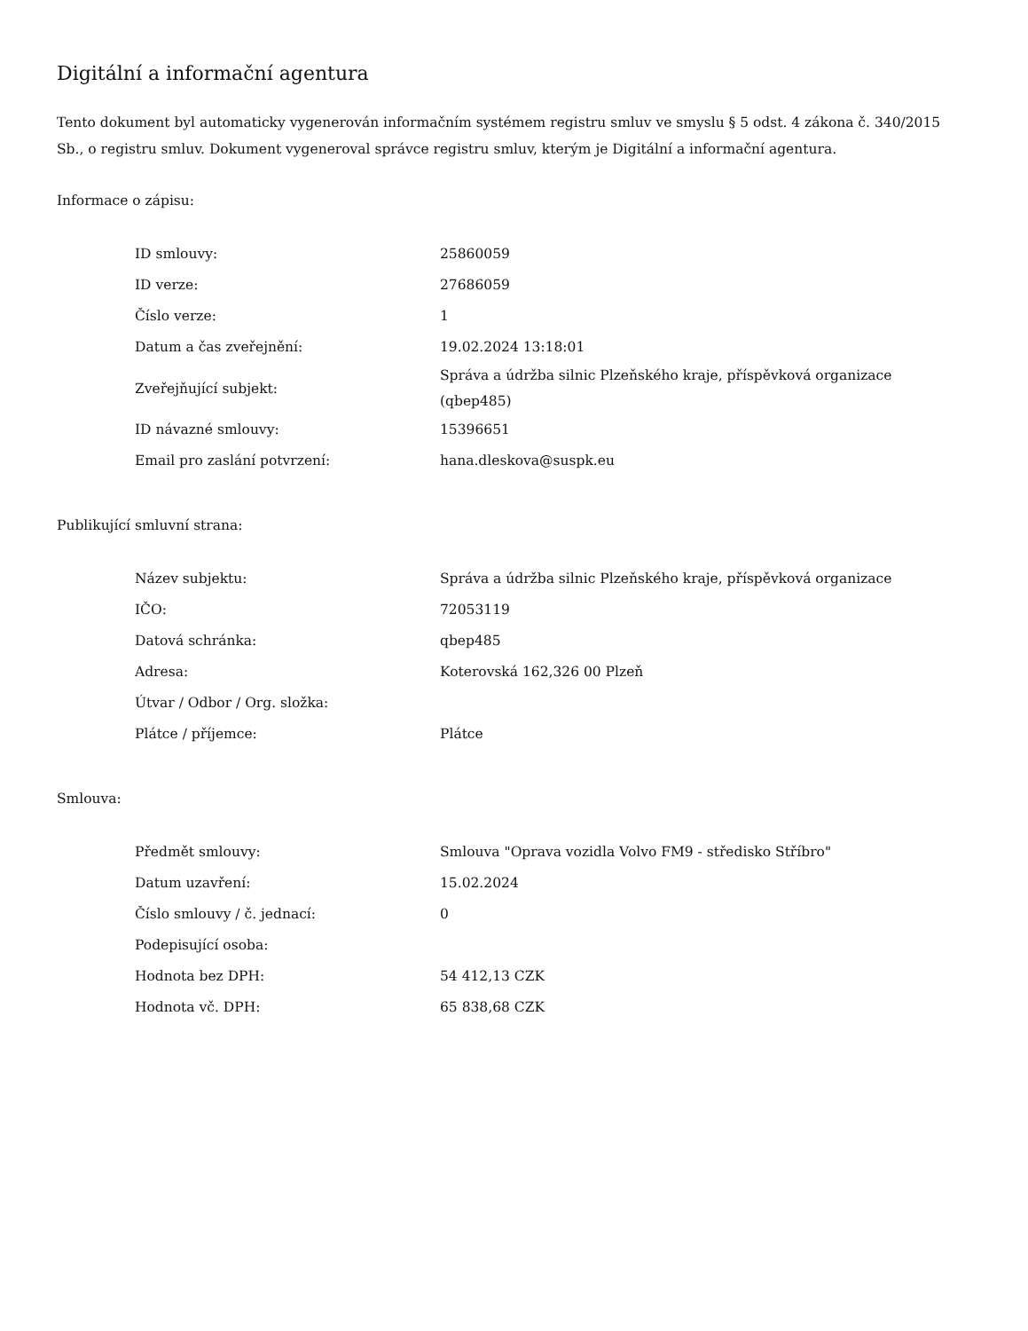Digitální a informační agentura
Tento dokument byl automaticky vygenerován informačním systémem registru smluv ve smyslu § 5 odst. 4 zákona č. 340/2015 Sb., o registru smluv. Dokument vygeneroval správce registru smluv, kterým je Digitální a informační agentura.
Informace o zápisu:
| ID smlouvy: | 25860059 |
| ID verze: | 27686059 |
| Číslo verze: | 1 |
| Datum a čas zveřejnění: | 19.02.2024 13:18:01 |
| Zveřejňující subjekt: | Správa a údržba silnic Plzeňského kraje, příspěvková organizace (qbep485) |
| ID návazné smlouvy: | 15396651 |
| Email pro zaslání potvrzení: | hana.dleskova@suspk.eu |
Publikující smluvní strana:
| Název subjektu: | Správa a údržba silnic Plzeňského kraje, příspěvková organizace |
| IČO: | 72053119 |
| Datová schránka: | qbep485 |
| Adresa: | Koterovská 162,326 00 Plzeň |
| Útvar / Odbor / Org. složka: | |
| Plátce / příjemce: | Plátce |
Smlouva:
| Předmět smlouvy: | Smlouva "Oprava vozidla Volvo FM9 - středisko Stříbro" |
| Datum uzavření: | 15.02.2024 |
| Číslo smlouvy / č. jednací: | 0 |
| Podepisující osoba: | |
| Hodnota bez DPH: | 54 412,13 CZK |
| Hodnota vč. DPH: | 65 838,68 CZK |